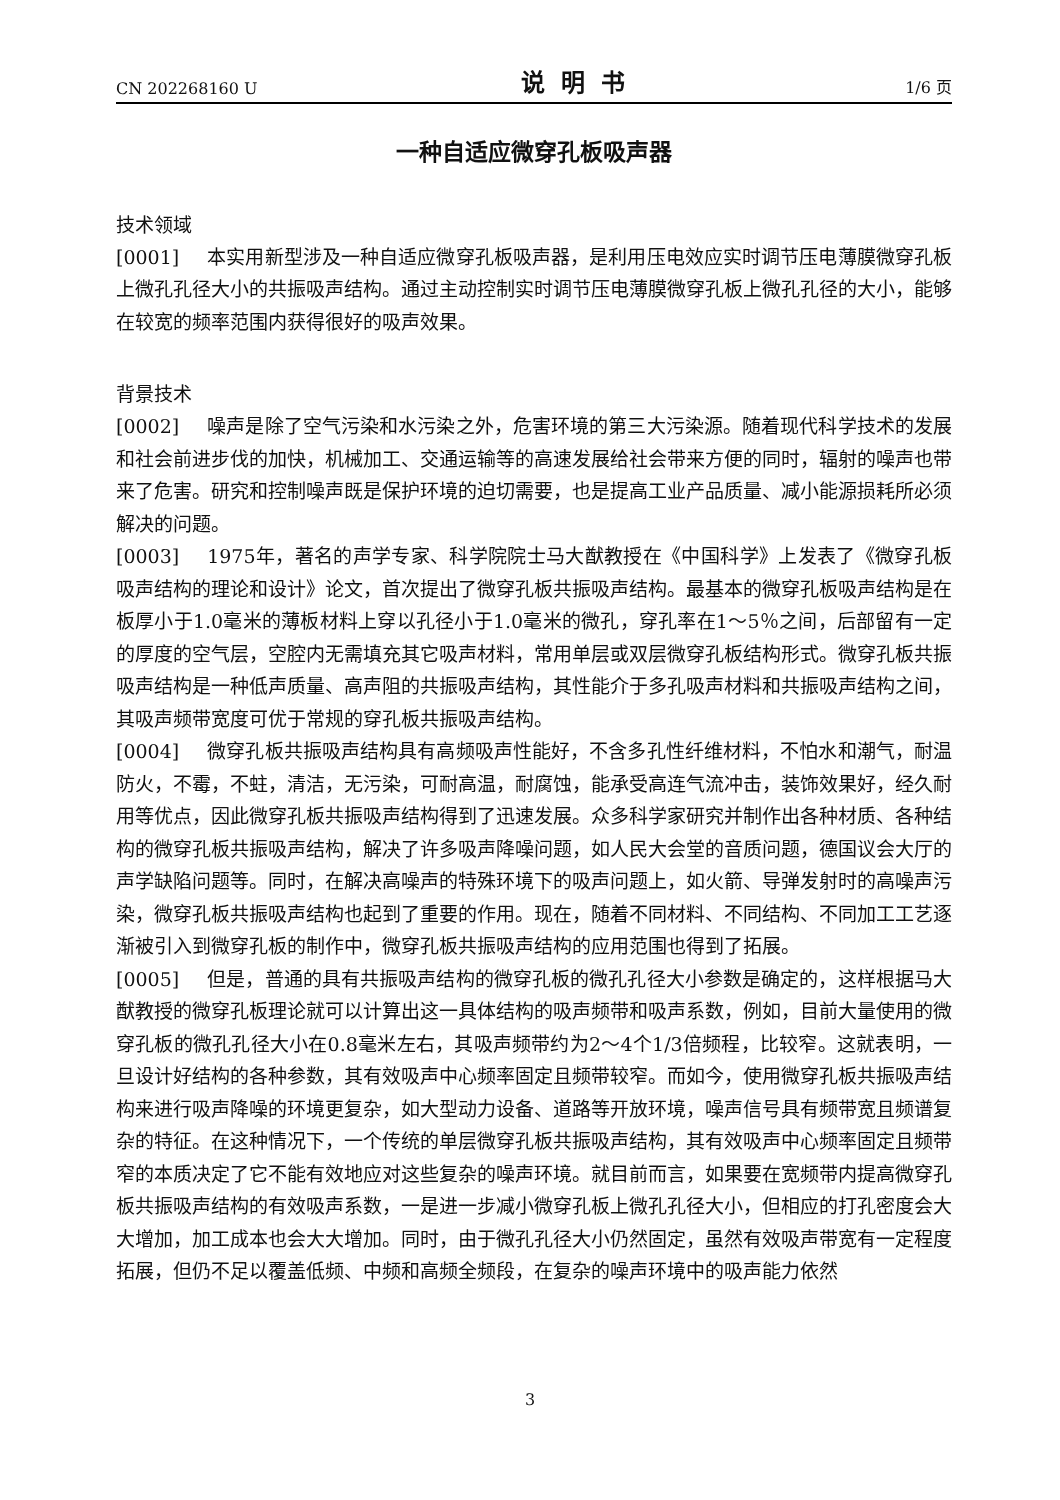CN 202268160 U 说明书 1/6 页
一种自适应微穿孔板吸声器
技术领域
[0001] 本实用新型涉及一种自适应微穿孔板吸声器，是利用压电效应实时调节压电薄膜微穿孔板上微孔孔径大小的共振吸声结构。通过主动控制实时调节压电薄膜微穿孔板上微孔孔径的大小，能够在较宽的频率范围内获得很好的吸声效果。
背景技术
[0002] 噪声是除了空气污染和水污染之外，危害环境的第三大污染源。随着现代科学技术的发展和社会前进步伐的加快，机械加工、交通运输等的高速发展给社会带来方便的同时，辐射的噪声也带来了危害。研究和控制噪声既是保护环境的迫切需要，也是提高工业产品质量、减小能源损耗所必须解决的问题。
[0003] 1975年，著名的声学专家、科学院院士马大猷教授在《中国科学》上发表了《微穿孔板吸声结构的理论和设计》论文，首次提出了微穿孔板共振吸声结构。最基本的微穿孔板吸声结构是在板厚小于1.0毫米的薄板材料上穿以孔径小于1.0毫米的微孔，穿孔率在1～5％之间，后部留有一定的厚度的空气层，空腔内无需填充其它吸声材料，常用单层或双层微穿孔板结构形式。微穿孔板共振吸声结构是一种低声质量、高声阻的共振吸声结构，其性能介于多孔吸声材料和共振吸声结构之间，其吸声频带宽度可优于常规的穿孔板共振吸声结构。
[0004] 微穿孔板共振吸声结构具有高频吸声性能好，不含多孔性纤维材料，不怕水和潮气，耐温防火，不霉，不蛀，清洁，无污染，可耐高温，耐腐蚀，能承受高连气流冲击，装饰效果好，经久耐用等优点，因此微穿孔板共振吸声结构得到了迅速发展。众多科学家研究并制作出各种材质、各种结构的微穿孔板共振吸声结构，解决了许多吸声降噪问题，如人民大会堂的音质问题，德国议会大厅的声学缺陷问题等。同时，在解决高噪声的特殊环境下的吸声问题上，如火箭、导弹发射时的高噪声污染，微穿孔板共振吸声结构也起到了重要的作用。现在，随着不同材料、不同结构、不同加工工艺逐渐被引入到微穿孔板的制作中，微穿孔板共振吸声结构的应用范围也得到了拓展。
[0005] 但是，普通的具有共振吸声结构的微穿孔板的微孔孔径大小参数是确定的，这样根据马大猷教授的微穿孔板理论就可以计算出这一具体结构的吸声频带和吸声系数，例如，目前大量使用的微穿孔板的微孔孔径大小在0.8毫米左右，其吸声频带约为2～4个1/3倍频程，比较窄。这就表明，一旦设计好结构的各种参数，其有效吸声中心频率固定且频带较窄。而如今，使用微穿孔板共振吸声结构来进行吸声降噪的环境更复杂，如大型动力设备、道路等开放环境，噪声信号具有频带宽且频谱复杂的特征。在这种情况下，一个传统的单层微穿孔板共振吸声结构，其有效吸声中心频率固定且频带窄的本质决定了它不能有效地应对这些复杂的噪声环境。就目前而言，如果要在宽频带内提高微穿孔板共振吸声结构的有效吸声系数，一是进一步减小微穿孔板上微孔孔径大小，但相应的打孔密度会大大增加，加工成本也会大大增加。同时，由于微孔孔径大小仍然固定，虽然有效吸声带宽有一定程度拓展，但仍不足以覆盖低频、中频和高频全频段，在复杂的噪声环境中的吸声能力依然
3